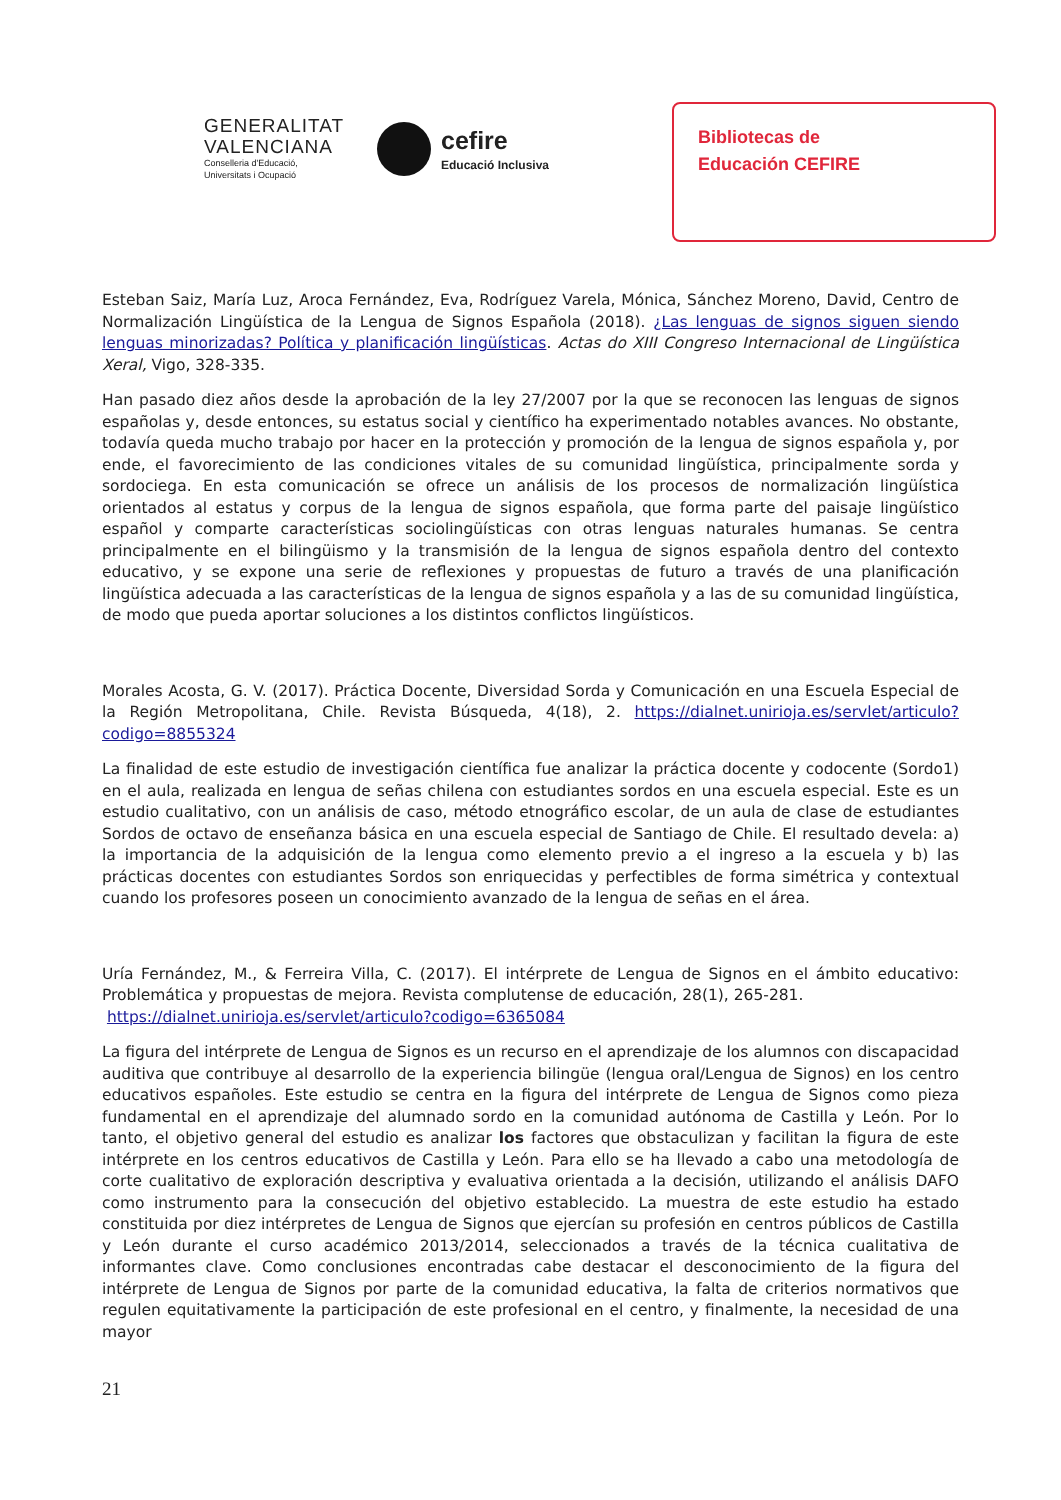GENERALITAT
VALENCIANA
Conselleria d'Educació,
Universitats i Ocupació
cefire
Educació Inclusiva
Bibliotecas de
Educación CEFIRE
Esteban Saiz, María Luz, Aroca Fernández, Eva, Rodríguez Varela, Mónica, Sánchez Moreno, David, Centro de Normalización Lingüística de la Lengua de Signos Española (2018). ¿Las lenguas de signos siguen siendo lenguas minorizadas? Política y planificación lingüísticas. Actas do XIII Congreso Internacional de Lingüística Xeral, Vigo, 328-335.
Han pasado diez años desde la aprobación de la ley 27/2007 por la que se reconocen las lenguas de signos españolas y, desde entonces, su estatus social y científico ha experimentado notables avances. No obstante, todavía queda mucho trabajo por hacer en la protección y promoción de la lengua de signos española y, por ende, el favorecimiento de las condiciones vitales de su comunidad lingüística, principalmente sorda y sordociega. En esta comunicación se ofrece un análisis de los procesos de normalización lingüística orientados al estatus y corpus de la lengua de signos española, que forma parte del paisaje lingüístico español y comparte características sociolingüísticas con otras lenguas naturales humanas. Se centra principalmente en el bilingüismo y la transmisión de la lengua de signos española dentro del contexto educativo, y se expone una serie de reflexiones y propuestas de futuro a través de una planificación lingüística adecuada a las características de la lengua de signos española y a las de su comunidad lingüística, de modo que pueda aportar soluciones a los distintos conflictos lingüísticos.
Morales Acosta, G. V. (2017). Práctica Docente, Diversidad Sorda y Comunicación en una Escuela Especial de la Región Metropolitana, Chile. Revista Búsqueda, 4(18), 2. https://dialnet.unirioja.es/servlet/articulo?codigo=8855324
La finalidad de este estudio de investigación científica fue analizar la práctica docente y codocente (Sordo1) en el aula, realizada en lengua de señas chilena con estudiantes sordos en una escuela especial. Este es un estudio cualitativo, con un análisis de caso, método etnográfico escolar, de un aula de clase de estudiantes Sordos de octavo de enseñanza básica en una escuela especial de Santiago de Chile. El resultado devela: a) la importancia de la adquisición de la lengua como elemento previo a el ingreso a la escuela y b) las prácticas docentes con estudiantes Sordos son enriquecidas y perfectibles de forma simétrica y contextual cuando los profesores poseen un conocimiento avanzado de la lengua de señas en el área.
Uría Fernández, M., & Ferreira Villa, C. (2017). El intérprete de Lengua de Signos en el ámbito educativo: Problemática y propuestas de mejora. Revista complutense de educación, 28(1), 265-281.
https://dialnet.unirioja.es/servlet/articulo?codigo=6365084
La figura del intérprete de Lengua de Signos es un recurso en el aprendizaje de los alumnos con discapacidad auditiva que contribuye al desarrollo de la experiencia bilingüe (lengua oral/Lengua de Signos) en los centro educativos españoles. Este estudio se centra en la figura del intérprete de Lengua de Signos como pieza fundamental en el aprendizaje del alumnado sordo en la comunidad autónoma de Castilla y León. Por lo tanto, el objetivo general del estudio es analizar los factores que obstaculizan y facilitan la figura de este intérprete en los centros educativos de Castilla y León. Para ello se ha llevado a cabo una metodología de corte cualitativo de exploración descriptiva y evaluativa orientada a la decisión, utilizando el análisis DAFO como instrumento para la consecución del objetivo establecido. La muestra de este estudio ha estado constituida por diez intérpretes de Lengua de Signos que ejercían su profesión en centros públicos de Castilla y León durante el curso académico 2013/2014, seleccionados a través de la técnica cualitativa de informantes clave. Como conclusiones encontradas cabe destacar el desconocimiento de la figura del intérprete de Lengua de Signos por parte de la comunidad educativa, la falta de criterios normativos que regulen equitativamente la participación de este profesional en el centro, y finalmente, la necesidad de una mayor
21